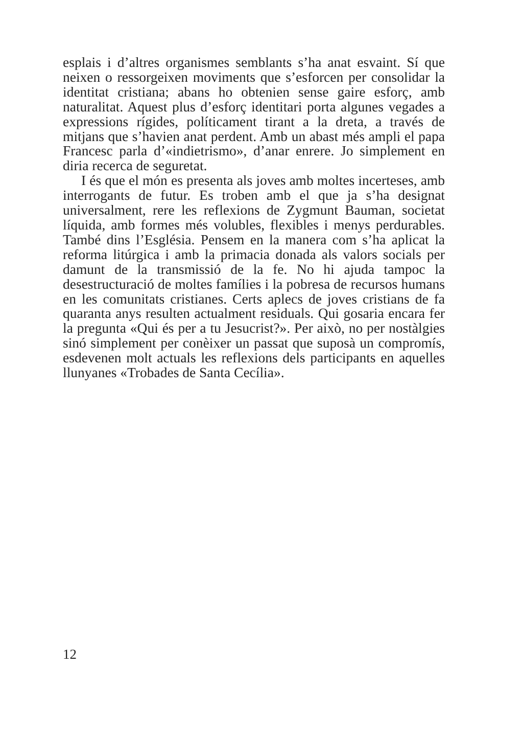esplais i d’altres organismes semblants s’ha anat esvaint. Sí que neixen o ressorgeixen moviments que s’esforcen per consolidar la identitat cristiana; abans ho obtenien sense gaire esforç, amb naturalitat. Aquest plus d’esforç identitari porta algunes vegades a expressions rígides, políticament tirant a la dreta, a través de mitjans que s’havien anat perdent. Amb un abast més ampli el papa Francesc parla d’«indietrismo», d’anar enrere. Jo simplement en diria recerca de seguretat.
I és que el món es presenta als joves amb moltes incerteses, amb interrogants de futur. Es troben amb el que ja s’ha designat universalment, rere les reflexions de Zygmunt Bauman, societat líquida, amb formes més volubles, flexibles i menys perdurables. També dins l’Església. Pensem en la manera com s’ha aplicat la reforma litúrgica i amb la primacia donada als valors socials per damunt de la transmissió de la fe. No hi ajuda tampoc la desestructuració de moltes famílies i la pobresa de recursos humans en les comunitats cristianes. Certs aplecs de joves cristians de fa quaranta anys resulten actualment residuals. Qui gosaria encara fer la pregunta «Qui és per a tu Jesucrist?». Per això, no per nostàlgies sinó simplement per conèixer un passat que suposà un compromís, esdevenen molt actuals les reflexions dels participants en aquelles llunyanes «Trobades de Santa Cecília».
12